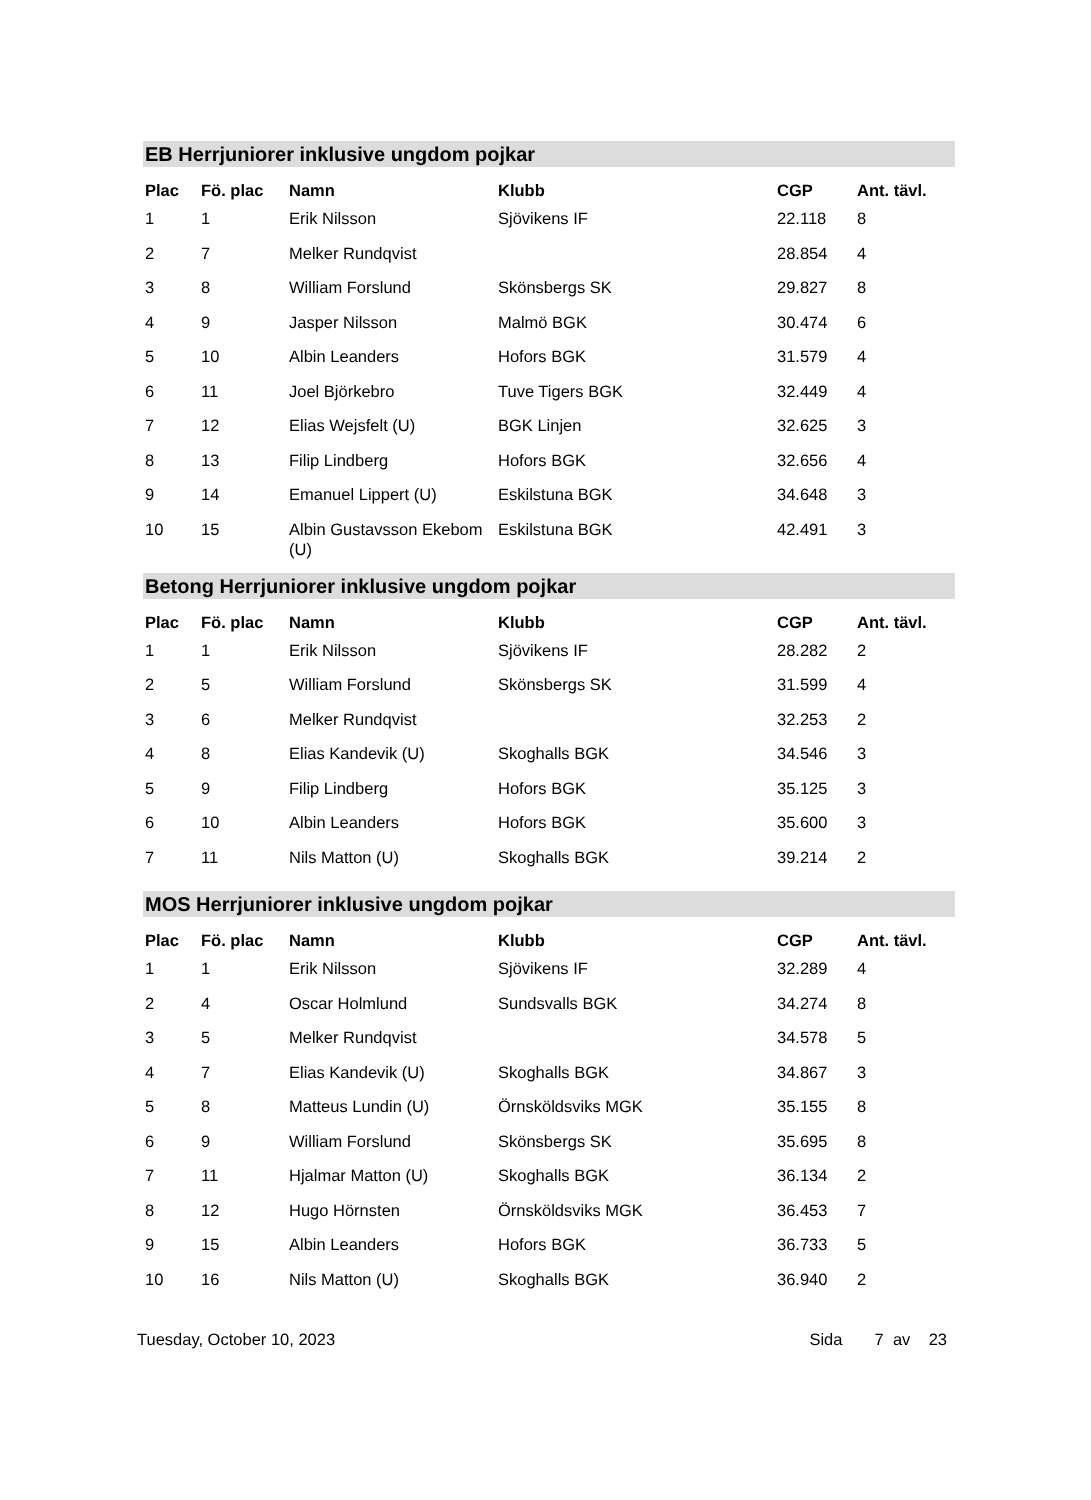EB Herrjuniorer inklusive ungdom pojkar
| Plac | Fö. plac | Namn | Klubb | CGP | Ant. tävl. |
| --- | --- | --- | --- | --- | --- |
| 1 | 1 | Erik Nilsson | Sjövikens IF | 22.118 | 8 |
| 2 | 7 | Melker Rundqvist | | 28.854 | 4 |
| 3 | 8 | William Forslund | Skönsbergs SK | 29.827 | 8 |
| 4 | 9 | Jasper Nilsson | Malmö BGK | 30.474 | 6 |
| 5 | 10 | Albin Leanders | Hofors BGK | 31.579 | 4 |
| 6 | 11 | Joel Björkebro | Tuve Tigers BGK | 32.449 | 4 |
| 7 | 12 | Elias Wejsfelt (U) | BGK Linjen | 32.625 | 3 |
| 8 | 13 | Filip Lindberg | Hofors BGK | 32.656 | 4 |
| 9 | 14 | Emanuel Lippert (U) | Eskilstuna BGK | 34.648 | 3 |
| 10 | 15 | Albin Gustavsson Ekebom (U) | Eskilstuna BGK | 42.491 | 3 |
Betong Herrjuniorer inklusive ungdom pojkar
| Plac | Fö. plac | Namn | Klubb | CGP | Ant. tävl. |
| --- | --- | --- | --- | --- | --- |
| 1 | 1 | Erik Nilsson | Sjövikens IF | 28.282 | 2 |
| 2 | 5 | William Forslund | Skönsbergs SK | 31.599 | 4 |
| 3 | 6 | Melker Rundqvist | | 32.253 | 2 |
| 4 | 8 | Elias Kandevik (U) | Skoghalls BGK | 34.546 | 3 |
| 5 | 9 | Filip Lindberg | Hofors BGK | 35.125 | 3 |
| 6 | 10 | Albin Leanders | Hofors BGK | 35.600 | 3 |
| 7 | 11 | Nils Matton (U) | Skoghalls BGK | 39.214 | 2 |
MOS Herrjuniorer inklusive ungdom pojkar
| Plac | Fö. plac | Namn | Klubb | CGP | Ant. tävl. |
| --- | --- | --- | --- | --- | --- |
| 1 | 1 | Erik Nilsson | Sjövikens IF | 32.289 | 4 |
| 2 | 4 | Oscar Holmlund | Sundsvalls BGK | 34.274 | 8 |
| 3 | 5 | Melker Rundqvist | | 34.578 | 5 |
| 4 | 7 | Elias Kandevik (U) | Skoghalls BGK | 34.867 | 3 |
| 5 | 8 | Matteus Lundin (U) | Örnsköldsviks MGK | 35.155 | 8 |
| 6 | 9 | William Forslund | Skönsbergs SK | 35.695 | 8 |
| 7 | 11 | Hjalmar Matton (U) | Skoghalls BGK | 36.134 | 2 |
| 8 | 12 | Hugo Hörnsten | Örnsköldsviks MGK | 36.453 | 7 |
| 9 | 15 | Albin Leanders | Hofors BGK | 36.733 | 5 |
| 10 | 16 | Nils Matton (U) | Skoghalls BGK | 36.940 | 2 |
Tuesday, October 10, 2023 Sida 7 av 23